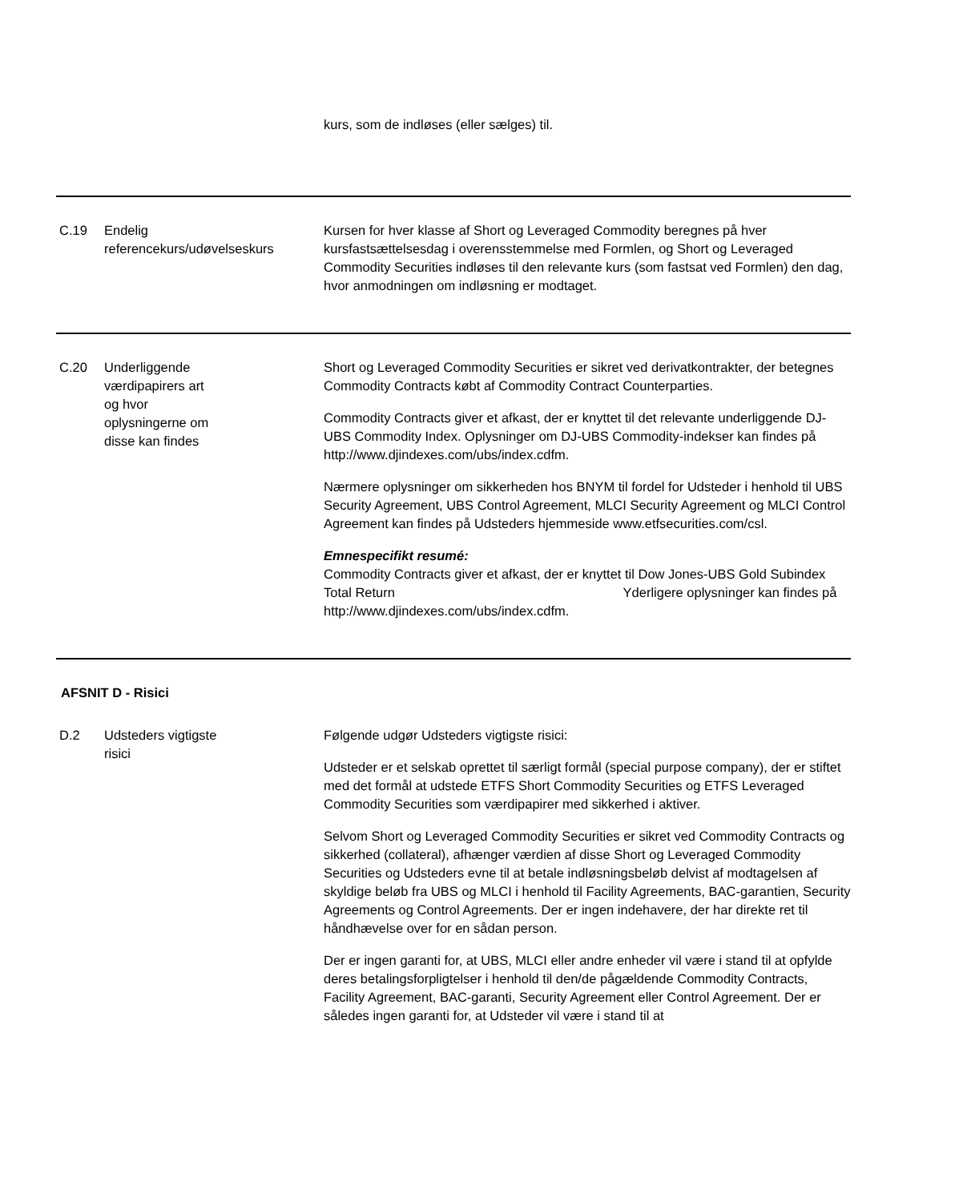| | | kurs, som de indløses (eller sælges) til. |
| C.19 | Endelig referencekurs/udøvelseskurs | Kursen for hver klasse af Short og Leveraged Commodity beregnes på hver kursfastsættelsesdag i overensstemmelse med Formlen, og Short og Leveraged Commodity Securities indløses til den relevante kurs (som fastsat ved Formlen) den dag, hvor anmodningen om indløsning er modtaget. |
| C.20 | Underliggende værdipapirers art og hvor oplysningerne om disse kan findes | Short og Leveraged Commodity Securities er sikret ved derivatkontrakter, der betegnes Commodity Contracts købt af Commodity Contract Counterparties. Commodity Contracts giver et afkast, der er knyttet til det relevante underliggende DJ-UBS Commodity Index. Oplysninger om DJ-UBS Commodity-indekser kan findes på http://www.djindexes.com/ubs/index.cdfm. Nærmere oplysninger om sikkerheden hos BNYM til fordel for Udsteder i henhold til UBS Security Agreement, UBS Control Agreement, MLCI Security Agreement og MLCI Control Agreement kan findes på Udsteders hjemmeside www.etfsecurities.com/csl. Emnespecifikt resumé: Commodity Contracts giver et afkast, der er knyttet til Dow Jones-UBS Gold Subindex Total Return Yderligere oplysninger kan findes på http://www.djindexes.com/ubs/index.cdfm. |
| AFSNIT D - Risici | | |
| D.2 | Udsteders vigtigste risici | Følgende udgør Udsteders vigtigste risici: Udsteder er et selskab oprettet til særligt formål (special purpose company), der er stiftet med det formål at udstede ETFS Short Commodity Securities og ETFS Leveraged Commodity Securities som værdipapirer med sikkerhed i aktiver. Selvom Short og Leveraged Commodity Securities er sikret ved Commodity Contracts og sikkerhed (collateral), afhænger værdien af disse Short og Leveraged Commodity Securities og Udsteders evne til at betale indløsningsbeløb delvist af modtagelsen af skyldige beløb fra UBS og MLCI i henhold til Facility Agreements, BAC-garantien, Security Agreements og Control Agreements. Der er ingen indehavere, der har direkte ret til håndhævelse over for en sådan person. Der er ingen garanti for, at UBS, MLCI eller andre enheder vil være i stand til at opfylde deres betalingsforpligtelser i henhold til den/de pågældende Commodity Contracts, Facility Agreement, BAC-garanti, Security Agreement eller Control Agreement. Der er således ingen garanti for, at Udsteder vil være i stand til at |